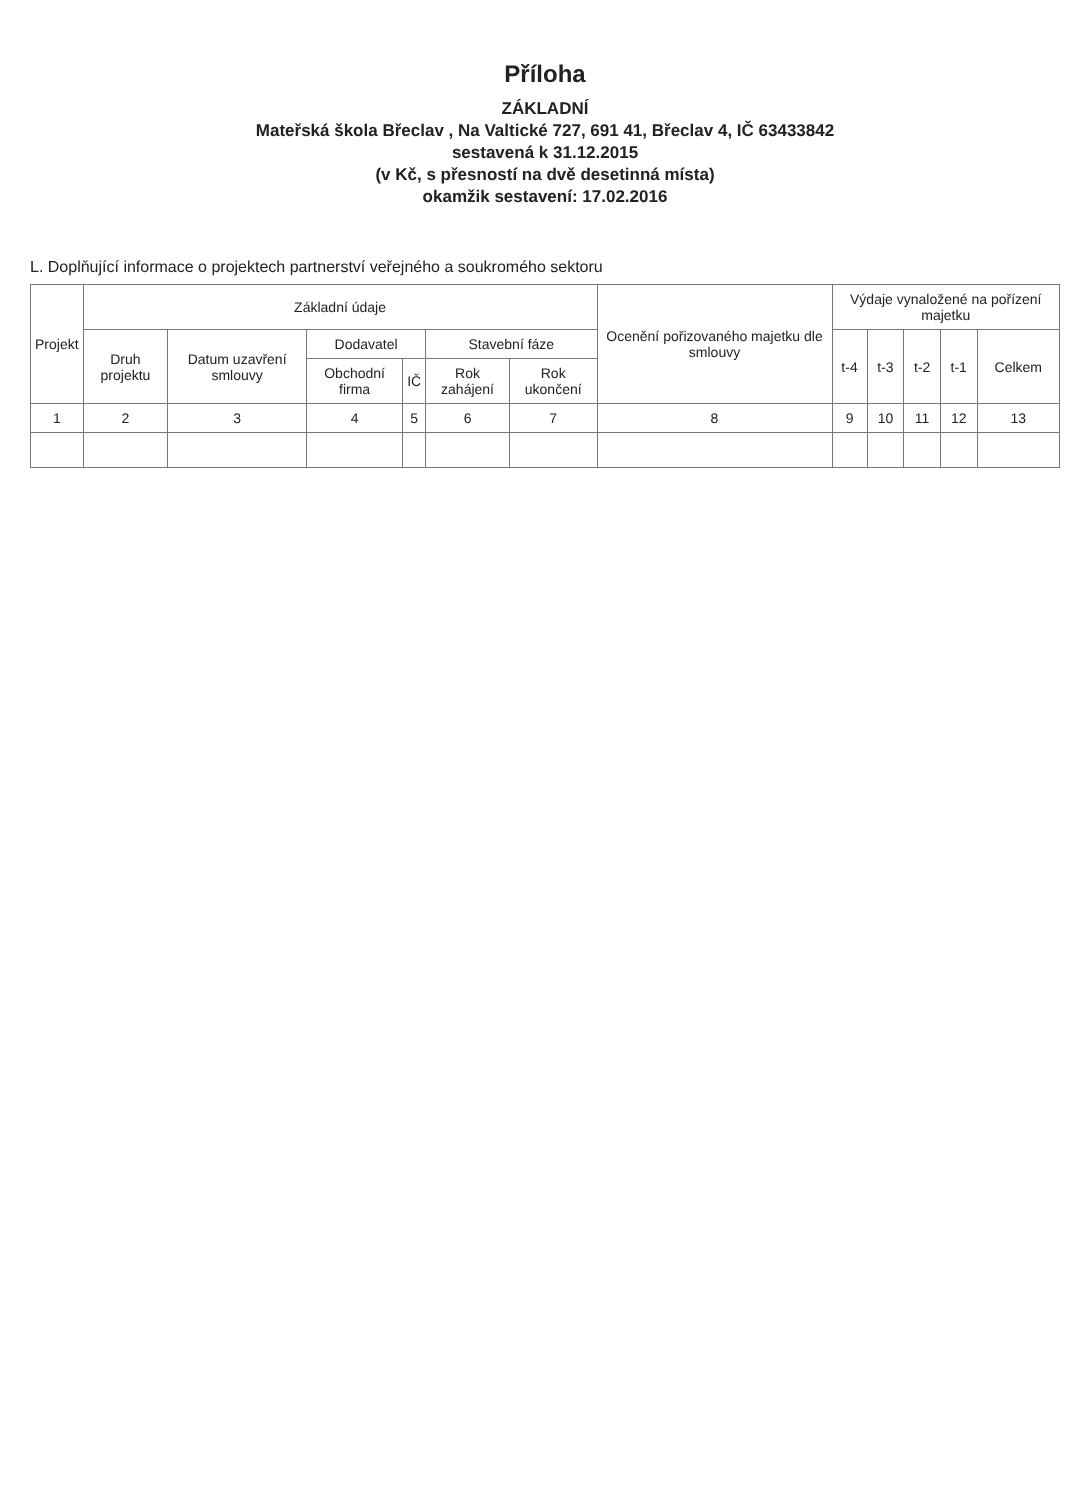Příloha
ZÁKLADNÍ
Mateřská škola Břeclav , Na Valtické 727, 691 41, Břeclav 4, IČ 63433842
sestavená k 31.12.2015
(v Kč, s přesností na dvě desetinná místa)
okamžik sestavení: 17.02.2016
L. Doplňující informace o projektech partnerství veřejného a soukromého sektoru
| Projekt | Základní údaje | | | | | | Ocenění pořizovaného majetku dle smlouvy | Výdaje vynaložené na pořízení majetku | | | | |
| --- | --- | --- | --- | --- | --- | --- | --- | --- | --- | --- | --- | --- |
| | Druh projektu | Datum uzavření smlouvy | Dodavatel | | Stavební fáze | | | t-4 | t-3 | t-2 | t-1 | Celkem |
| | | | Obchodní firma | IČ | Rok zahájení | Rok ukončení | | | | | | |
| 1 | 2 | 3 | 4 | 5 | 6 | 7 | 8 | 9 | 10 | 11 | 12 | 13 |